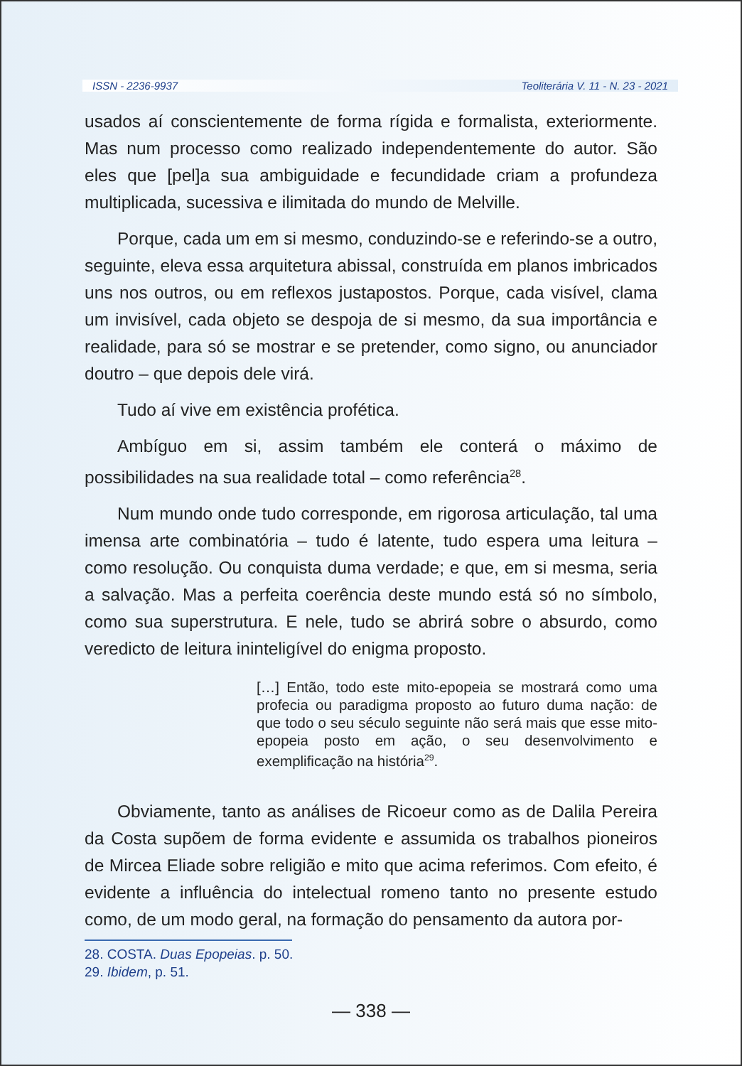ISSN - 2236-9937 Teoliterária V. 11 - N. 23 - 2021
usados aí conscientemente de forma rígida e formalista, exteriormente. Mas num processo como realizado independentemente do autor. São eles que [pel]a sua ambiguidade e fecundidade criam a profundeza multiplicada, sucessiva e ilimitada do mundo de Melville.
Porque, cada um em si mesmo, conduzindo-se e referindo-se a outro, seguinte, eleva essa arquitetura abissal, construída em planos imbricados uns nos outros, ou em reflexos justapostos. Porque, cada visível, clama um invisível, cada objeto se despoja de si mesmo, da sua importância e realidade, para só se mostrar e se pretender, como signo, ou anunciador doutro – que depois dele virá.
Tudo aí vive em existência profética.
Ambíguo em si, assim também ele conterá o máximo de possibilidades na sua realidade total – como referência<sup>28</sup>.
Num mundo onde tudo corresponde, em rigorosa articulação, tal uma imensa arte combinatória – tudo é latente, tudo espera uma leitura – como resolução. Ou conquista duma verdade; e que, em si mesma, seria a salvação. Mas a perfeita coerência deste mundo está só no símbolo, como sua superstrutura. E nele, tudo se abrirá sobre o absurdo, como veredicto de leitura ininteligível do enigma proposto.
[…] Então, todo este mito-epopeia se mostrará como uma profecia ou paradigma proposto ao futuro duma nação: de que todo o seu século seguinte não será mais que esse mito-epopeia posto em ação, o seu desenvolvimento e exemplificação na história<sup>29</sup>.
Obviamente, tanto as análises de Ricoeur como as de Dalila Pereira da Costa supõem de forma evidente e assumida os trabalhos pioneiros de Mircea Eliade sobre religião e mito que acima referimos. Com efeito, é evidente a influência do intelectual romeno tanto no presente estudo como, de um modo geral, na formação do pensamento da autora por-
28. COSTA. Duas Epopeias. p. 50.
29. Ibidem, p. 51.
— 338 —